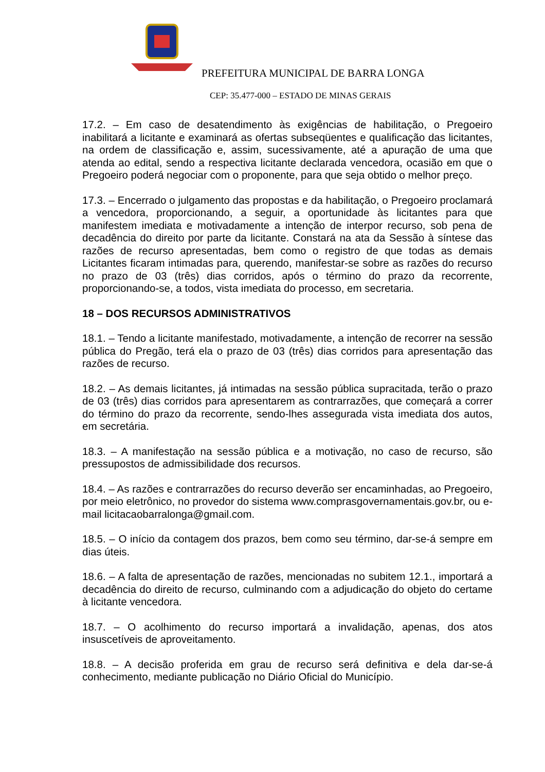PREFEITURA MUNICIPAL DE BARRA LONGA
CEP: 35.477-000 – ESTADO DE MINAS GERAIS
17.2. – Em caso de desatendimento às exigências de habilitação, o Pregoeiro inabilitará a licitante e examinará as ofertas subseqüentes e qualificação das licitantes, na ordem de classificação e, assim, sucessivamente, até a apuração de uma que atenda ao edital, sendo a respectiva licitante declarada vencedora, ocasião em que o Pregoeiro poderá negociar com o proponente, para que seja obtido o melhor preço.
17.3. – Encerrado o julgamento das propostas e da habilitação, o Pregoeiro proclamará a vencedora, proporcionando, a seguir, a oportunidade às licitantes para que manifestem imediata e motivadamente a intenção de interpor recurso, sob pena de decadência do direito por parte da licitante. Constará na ata da Sessão à síntese das razões de recurso apresentadas, bem como o registro de que todas as demais Licitantes ficaram intimadas para, querendo, manifestar-se sobre as razões do recurso no prazo de 03 (três) dias corridos, após o término do prazo da recorrente, proporcionando-se, a todos, vista imediata do processo, em secretaria.
18 – DOS RECURSOS ADMINISTRATIVOS
18.1. – Tendo a licitante manifestado, motivadamente, a intenção de recorrer na sessão pública do Pregão, terá ela o prazo de 03 (três) dias corridos para apresentação das razões de recurso.
18.2. – As demais licitantes, já intimadas na sessão pública supracitada, terão o prazo de 03 (três) dias corridos para apresentarem as contrarrazões, que começará a correr do término do prazo da recorrente, sendo-lhes assegurada vista imediata dos autos, em secretária.
18.3. – A manifestação na sessão pública e a motivação, no caso de recurso, são pressupostos de admissibilidade dos recursos.
18.4. – As razões e contrarrazões do recurso deverão ser encaminhadas, ao Pregoeiro, por meio eletrônico, no provedor do sistema www.comprasgovernamentais.gov.br, ou e-mail licitacaobarralonga@gmail.com.
18.5. – O início da contagem dos prazos, bem como seu término, dar-se-á sempre em dias úteis.
18.6. – A falta de apresentação de razões, mencionadas no subitem 12.1., importará a decadência do direito de recurso, culminando com a adjudicação do objeto do certame à licitante vencedora.
18.7. – O acolhimento do recurso importará a invalidação, apenas, dos atos insuscetíveis de aproveitamento.
18.8. – A decisão proferida em grau de recurso será definitiva e dela dar-se-á conhecimento, mediante publicação no Diário Oficial do Município.